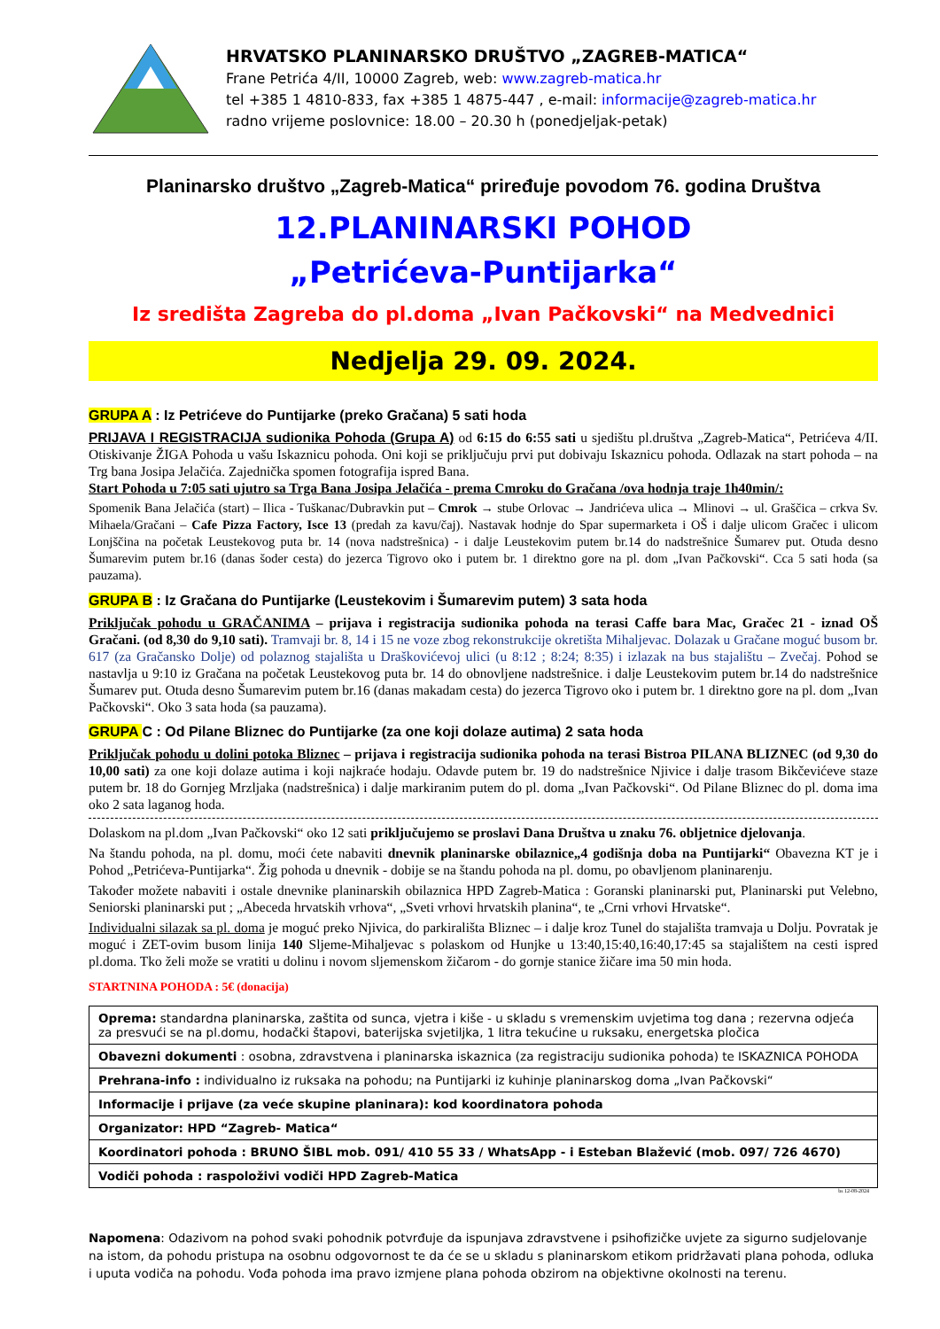HRVATSKO PLANINARSKO DRUŠTVO „ZAGREB-MATICA“
Frane Petrića 4/II, 10000 Zagreb, web: www.zagreb-matica.hr
tel +385 1 4810-833, fax +385 1 4875-447 , e-mail: informacije@zagreb-matica.hr
radno vrijeme poslovnice: 18.00 – 20.30 h (ponedjeljak-petak)
Planinarsko društvo „Zagreb-Matica“ priređuje povodom 76. godina Društva
12.PLANINARSKI POHOD
„Petrićeva-Puntijarka“
Iz središta Zagreba do pl.doma „Ivan Pačkovski“ na Medvednici
Nedjelja 29. 09. 2024.
GRUPA A : Iz Petrićeve do Puntijarke (preko Gračana) 5 sati hoda
PRIJAVA I REGISTRACIJA sudionika Pohoda (Grupa A) od 6:15 do 6:55 sati u sjedištu pl.društva „Zagreb-Matica“, Petrićeva 4/II. Otiskivanje ŽIGA Pohoda u vašu Iskaznicu pohoda. Oni koji se priključuju prvi put dobivaju Iskaznicu pohoda. Odlazak na start pohoda – na Trg bana Josipa Jelačića. Zajednička spomen fotografija ispred Bana.
Start Pohoda u 7:05 sati ujutro sa Trga Bana Josipa Jelačića - prema Cmroku do Gračana /ova hodnja traje 1h40min/:
Spomenik Bana Jelačića (start) – Ilica - Tuškanac/Dubravkin put – Cmrok → stube Orlovac → Jandrićeva ulica → Mlinovi → ul. Graščica – crkva Sv. Mihaela/Gračani – Cafe Pizza Factory, Isce 13 (predah za kavu/čaj). Nastavak hodnje do Spar supermarketa i OŠ i dalje ulicom Gračec i ulicom Lonjščina na početak Leustekovog puta br. 14 (nova nadstrešnica) - i dalje Leustekovim putem br.14 do nadstrešnice Šumarev put. Otuda desno Šumarevim putem br.16 (danas šoder cesta) do jezerca Tigrovo oko i putem br. 1 direktno gore na pl. dom „Ivan Pačkovski“. Cca 5 sati hoda (sa pauzama).
GRUPA B : Iz Gračana do Puntijarke (Leustekovim i Šumarevim putem) 3 sata hoda
Priključak pohodu u GRAČANIMA – prijava i registracija sudionika pohoda na terasi Caffe bara Mac, Gračec 21 - iznad OŠ Gračani. (od 8,30 do 9,10 sati). Tramvaji br. 8, 14 i 15 ne voze zbog rekonstrukcije okretišta Mihaljevac. Dolazak u Gračane moguć busom br. 617 (za Gračansko Dolje) od polaznog stajališta u Draškovićevoj ulici (u 8:12 ; 8:24; 8:35) i izlazak na bus stajalištu – Zvečaj. Pohod se nastavlja u 9:10 iz Gračana na početak Leustekovog puta br. 14 do obnovljene nadstrešnice. i dalje Leustekovim putem br.14 do nadstrešnice Šumarev put. Otuda desno Šumarevim putem br.16 (danas makadam cesta) do jezerca Tigrovo oko i putem br. 1 direktno gore na pl. dom „Ivan Pačkovski“. Oko 3 sata hoda (sa pauzama).
GRUPA C : Od Pilane Bliznec do Puntijarke (za one koji dolaze autima) 2 sata hoda
Priključak pohodu u dolini potoka Bliznec – prijava i registracija sudionika pohoda na terasi Bistroa PILANA BLIZNEC (od 9,30 do 10,00 sati) za one koji dolaze autima i koji najkraće hodaju. Odavde putem br. 19 do nadstrešnice Njivice i dalje trasom Bikčevićeve staze putem br. 18 do Gornjeg Mrzljaka (nadstrešnica) i dalje markiranim putem do pl. doma „Ivan Pačkovski“. Od Pilane Bliznec do pl. doma ima oko 2 sata laganog hoda.
Dolaskom na pl.dom „Ivan Pačkovski“ oko 12 sati priključujemo se proslavi Dana Društva u znaku 76. obljetnice djelovanja.
Na štandu pohoda, na pl. domu, moći ćete nabaviti dnevnik planinarske obilaznice„4 godišnja doba na Puntijarki“ Obavezna KT je i Pohod „Petrićeva-Puntijarka“. Žig pohoda u dnevnik - dobije se na štandu pohoda na pl. domu, po obavljenom planinarenju.
Također možete nabaviti i ostale dnevnike planinarskih obilaznica HPD Zagreb-Matica : Goranski planinarski put, Planinarski put Velebno, Seniorski planinarski put ; „Abeceda hrvatskih vrhova“, „Sveti vrhovi hrvatskih planina“, te „Crni vrhovi Hrvatske“.
Individualni silazak sa pl. doma je moguć preko Njivica, do parkirališta Bliznec – i dalje kroz Tunel do stajališta tramvaja u Dolju. Povratak je moguć i ZET-ovim busom linija 140 Sljeme-Mihaljevac s polaskom od Hunjke u 13:40,15:40,16:40,17:45 sa stajalištem na cesti ispred pl.doma. Tko želi može se vratiti u dolinu i novom sljemenskom žičarom - do gornje stanice žičare ima 50 min hoda.
STARTNINA POHODA : 5€ (donacija)
| Oprema: standardna planinarska, zaštita od sunca, vjetra i kiše - u skladu s vremenskim uvjetima tog dana ; rezervna odjeća za presvući se na pl.domu, hodački štapovi, baterijska svjetiljka, 1 litra tekućine u ruksaku, energetska pločica |
| Obavezni dokumenti : osobna, zdravstvena i planinarska iskaznica (za registraciju sudionika pohoda) te ISKAZNICA POHODA |
| Prehrana-info : individualno iz ruksaka na pohodu; na Puntijarki iz kuhinje planinarskog doma „Ivan Pačkovski“ |
| Informacije i prijave (za veće skupine planinara): kod koordinatora pohoda |
| Organizator: HPD “Zagreb- Matica“ |
| Koordinatori pohoda : BRUNO ŠIBL mob. 091/ 410 55 33 / WhatsApp - i Esteban Blažević (mob. 097/ 726 4670) |
| Vodiči pohoda : raspoloživi vodiči HPD Zagreb-Matica |
bs 12-08-2024
Napomena: Odazivom na pohod svaki pohodnik potvrđuje da ispunjava zdravstvene i psihofizičke uvjete za sigurno sudjelovanje na istom, da pohodu pristupa na osobnu odgovornost te da će se u skladu s planinarskom etikom pridržavati plana pohoda, odluka i uputa vodiča na pohodu. Vođa pohoda ima pravo izmjene plana pohoda obzirom na objektivne okolnosti na terenu.